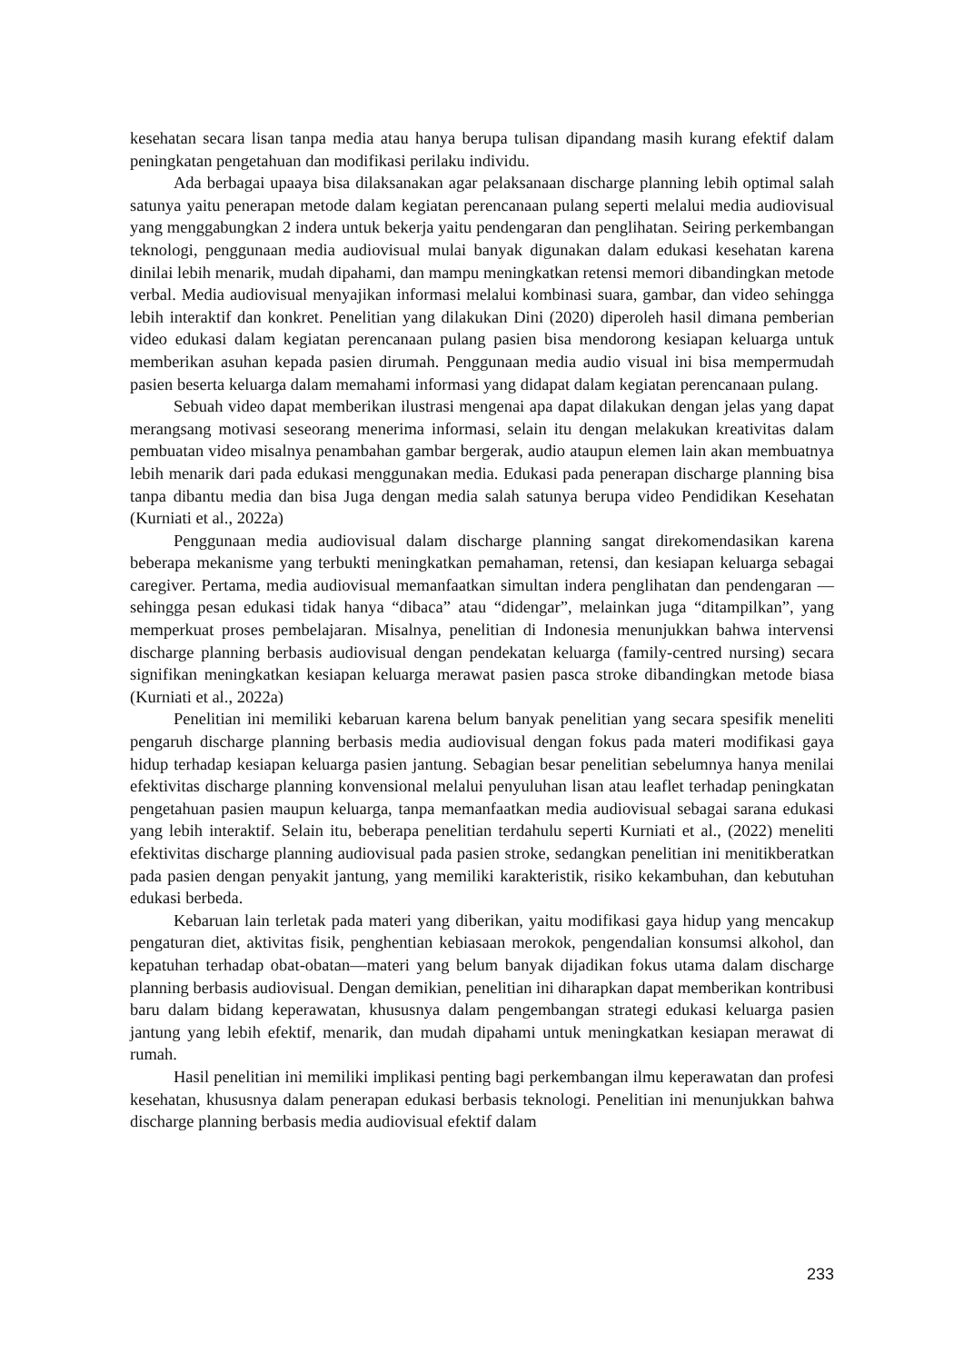kesehatan secara lisan tanpa media atau hanya berupa tulisan dipandang masih kurang efektif dalam peningkatan pengetahuan dan modifikasi perilaku individu.
Ada berbagai upaaya bisa dilaksanakan agar pelaksanaan discharge planning lebih optimal salah satunya yaitu penerapan metode dalam kegiatan perencanaan pulang seperti melalui media audiovisual yang menggabungkan 2 indera untuk bekerja yaitu pendengaran dan penglihatan. Seiring perkembangan teknologi, penggunaan media audiovisual mulai banyak digunakan dalam edukasi kesehatan karena dinilai lebih menarik, mudah dipahami, dan mampu meningkatkan retensi memori dibandingkan metode verbal. Media audiovisual menyajikan informasi melalui kombinasi suara, gambar, dan video sehingga lebih interaktif dan konkret. Penelitian yang dilakukan Dini (2020) diperoleh hasil dimana pemberian video edukasi dalam kegiatan perencanaan pulang pasien bisa mendorong kesiapan keluarga untuk memberikan asuhan kepada pasien dirumah. Penggunaan media audio visual ini bisa mempermudah pasien beserta keluarga dalam memahami informasi yang didapat dalam kegiatan perencanaan pulang.
Sebuah video dapat memberikan ilustrasi mengenai apa dapat dilakukan dengan jelas yang dapat merangsang motivasi seseorang menerima informasi, selain itu dengan melakukan kreativitas dalam pembuatan video misalnya penambahan gambar bergerak, audio ataupun elemen lain akan membuatnya lebih menarik dari pada edukasi menggunakan media. Edukasi pada penerapan discharge planning bisa tanpa dibantu media dan bisa Juga dengan media salah satunya berupa video Pendidikan Kesehatan (Kurniati et al., 2022a)
Penggunaan media audiovisual dalam discharge planning sangat direkomendasikan karena beberapa mekanisme yang terbukti meningkatkan pemahaman, retensi, dan kesiapan keluarga sebagai caregiver. Pertama, media audiovisual memanfaatkan simultan indera penglihatan dan pendengaran — sehingga pesan edukasi tidak hanya “dibaca” atau “didengar”, melainkan juga “ditampilkan”, yang memperkuat proses pembelajaran. Misalnya, penelitian di Indonesia menunjukkan bahwa intervensi discharge planning berbasis audiovisual dengan pendekatan keluarga (family-centred nursing) secara signifikan meningkatkan kesiapan keluarga merawat pasien pasca stroke dibandingkan metode biasa (Kurniati et al., 2022a)
Penelitian ini memiliki kebaruan karena belum banyak penelitian yang secara spesifik meneliti pengaruh discharge planning berbasis media audiovisual dengan fokus pada materi modifikasi gaya hidup terhadap kesiapan keluarga pasien jantung. Sebagian besar penelitian sebelumnya hanya menilai efektivitas discharge planning konvensional melalui penyuluhan lisan atau leaflet terhadap peningkatan pengetahuan pasien maupun keluarga, tanpa memanfaatkan media audiovisual sebagai sarana edukasi yang lebih interaktif. Selain itu, beberapa penelitian terdahulu seperti Kurniati et al., (2022) meneliti efektivitas discharge planning audiovisual pada pasien stroke, sedangkan penelitian ini menitikberatkan pada pasien dengan penyakit jantung, yang memiliki karakteristik, risiko kekambuhan, dan kebutuhan edukasi berbeda.
Kebaruan lain terletak pada materi yang diberikan, yaitu modifikasi gaya hidup yang mencakup pengaturan diet, aktivitas fisik, penghentian kebiasaan merokok, pengendalian konsumsi alkohol, dan kepatuhan terhadap obat-obatan—materi yang belum banyak dijadikan fokus utama dalam discharge planning berbasis audiovisual. Dengan demikian, penelitian ini diharapkan dapat memberikan kontribusi baru dalam bidang keperawatan, khususnya dalam pengembangan strategi edukasi keluarga pasien jantung yang lebih efektif, menarik, dan mudah dipahami untuk meningkatkan kesiapan merawat di rumah.
Hasil penelitian ini memiliki implikasi penting bagi perkembangan ilmu keperawatan dan profesi kesehatan, khususnya dalam penerapan edukasi berbasis teknologi. Penelitian ini menunjukkan bahwa discharge planning berbasis media audiovisual efektif dalam
233